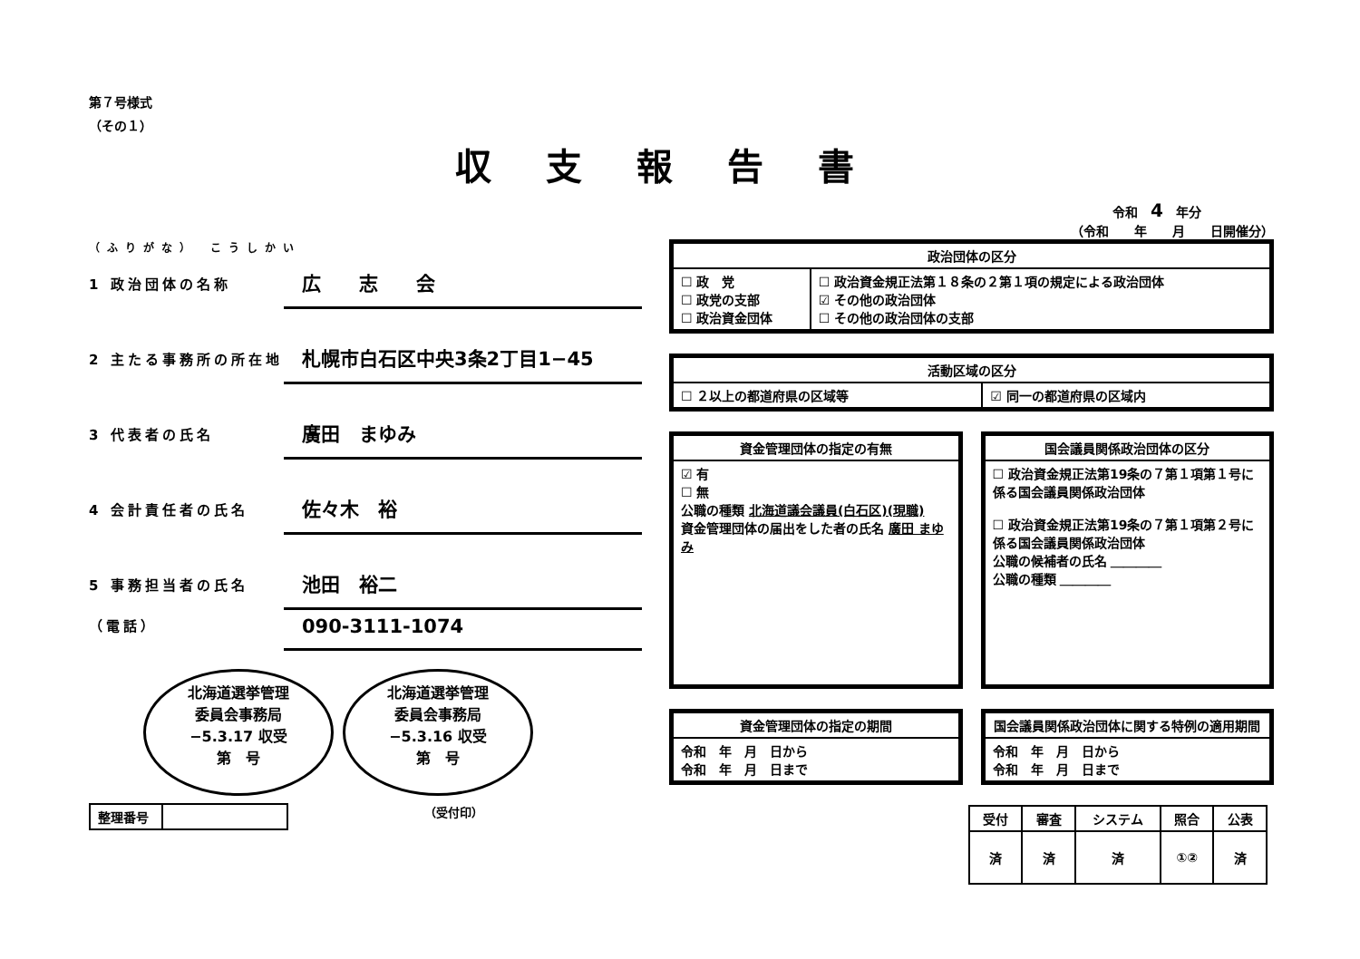第７号様式
（その１）
収支報告書
令和　4　年分
（令和　　年　　月　　日開催分）
（ふりがな）　こうしかい
1 政治団体の名称
広　　志　　会
2 主たる事務所の所在地
札幌市白石区中央3条2丁目1−45
3 代表者の氏名
廣田　まゆみ
4 会計責任者の氏名
佐々木　裕
5 事務担当者の氏名
池田　裕二
（電話）
090-3111-1074
北海道選挙管理
委員会事務局
−5.3.17 収受
第　号 北海道選挙管理
委員会事務局
−5.3.16 収受
第　号
| 整理番号 | |
（受付印）
| 政治団体の区分 | |
| --- | --- |
| ☐ 政 党 ☐ 政党の支部 ☐ 政治資金団体 | ☐ 政治資金規正法第１８条の２第１項の規定による政治団体 ☑ その他の政治団体 ☐ その他の政治団体の支部 |
| 活動区域の区分 | |
| --- | --- |
| ☐ ２以上の都道府県の区域等 | ☑ 同一の都道府県の区域内 |
| 資金管理団体の指定の有無 |
| --- |
| ☑ 有 ☐ 無 公職の種類 北海道議会議員(白石区)(現職) 資金管理団体の届出をした者の氏名 廣田 まゆみ |
| 国会議員関係政治団体の区分 |
| --- |
| ☐ 政治資金規正法第19条の７第１項第１号に係る国会議員関係政治団体 ☐ 政治資金規正法第19条の７第１項第２号に係る国会議員関係政治団体 公職の候補者の氏名 ＿＿＿＿ 公職の種類 ＿＿＿＿ |
| 資金管理団体の指定の期間 |
| --- |
| 令和 年 月 日から 令和 年 月 日まで |
| 国会議員関係政治団体に関する特例の適用期間 |
| --- |
| 令和 年 月 日から 令和 年 月 日まで |
| 受付 | 審査 | システム | 照合 | 公表 |
| --- | --- | --- | --- | --- |
| 済 | 済 | 済 | ①② | 済 |